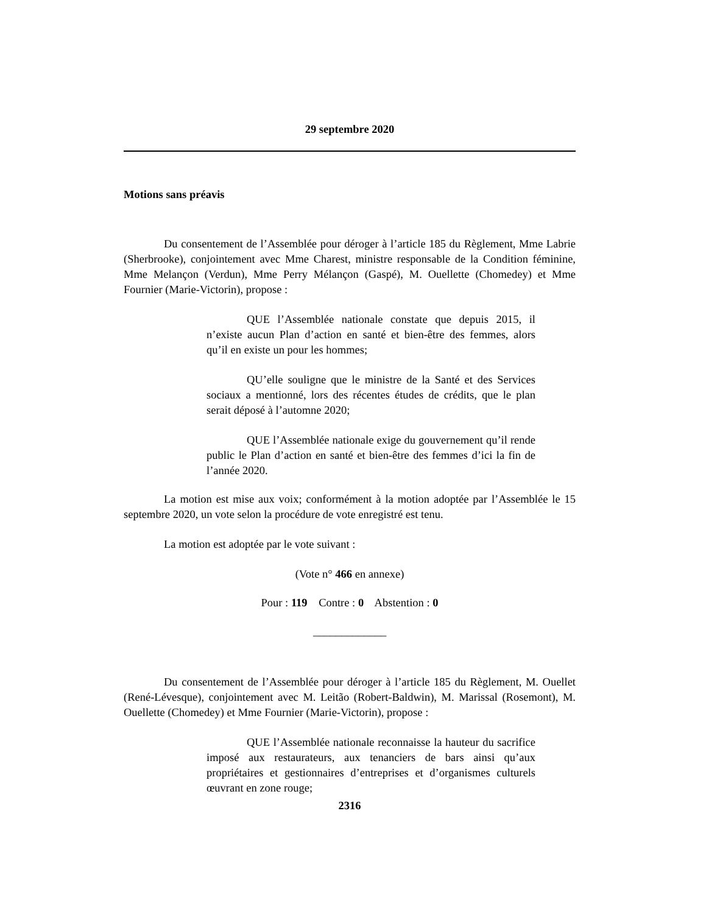29 septembre 2020
Motions sans préavis
Du consentement de l’Assemblée pour déroger à l’article 185 du Règlement, Mme Labrie (Sherbrooke), conjointement avec Mme Charest, ministre responsable de la Condition féminine, Mme Melançon (Verdun), Mme Perry Mélançon (Gaspé), M. Ouellette (Chomedey) et Mme Fournier (Marie-Victorin), propose :
QUE l’Assemblée nationale constate que depuis 2015, il n’existe aucun Plan d’action en santé et bien-être des femmes, alors qu’il en existe un pour les hommes;
QU’elle souligne que le ministre de la Santé et des Services sociaux a mentionné, lors des récentes études de crédits, que le plan serait déposé à l’automne 2020;
QUE l’Assemblée nationale exige du gouvernement qu’il rende public le Plan d’action en santé et bien-être des femmes d’ici la fin de l’année 2020.
La motion est mise aux voix; conformément à la motion adoptée par l’Assemblée le 15 septembre 2020, un vote selon la procédure de vote enregistré est tenu.
La motion est adoptée par le vote suivant :
(Vote n° 466 en annexe)
Pour : 119 Contre : 0 Abstention : 0
_____________
Du consentement de l’Assemblée pour déroger à l’article 185 du Règlement, M. Ouellet (René-Lévesque), conjointement avec M. Leitão (Robert-Baldwin), M. Marissal (Rosemont), M. Ouellette (Chomedey) et Mme Fournier (Marie-Victorin), propose :
QUE l’Assemblée nationale reconnaisse la hauteur du sacrifice imposé aux restaurateurs, aux tenanciers de bars ainsi qu’aux propriétaires et gestionnaires d’entreprises et d’organismes culturels œuvrant en zone rouge;
2316